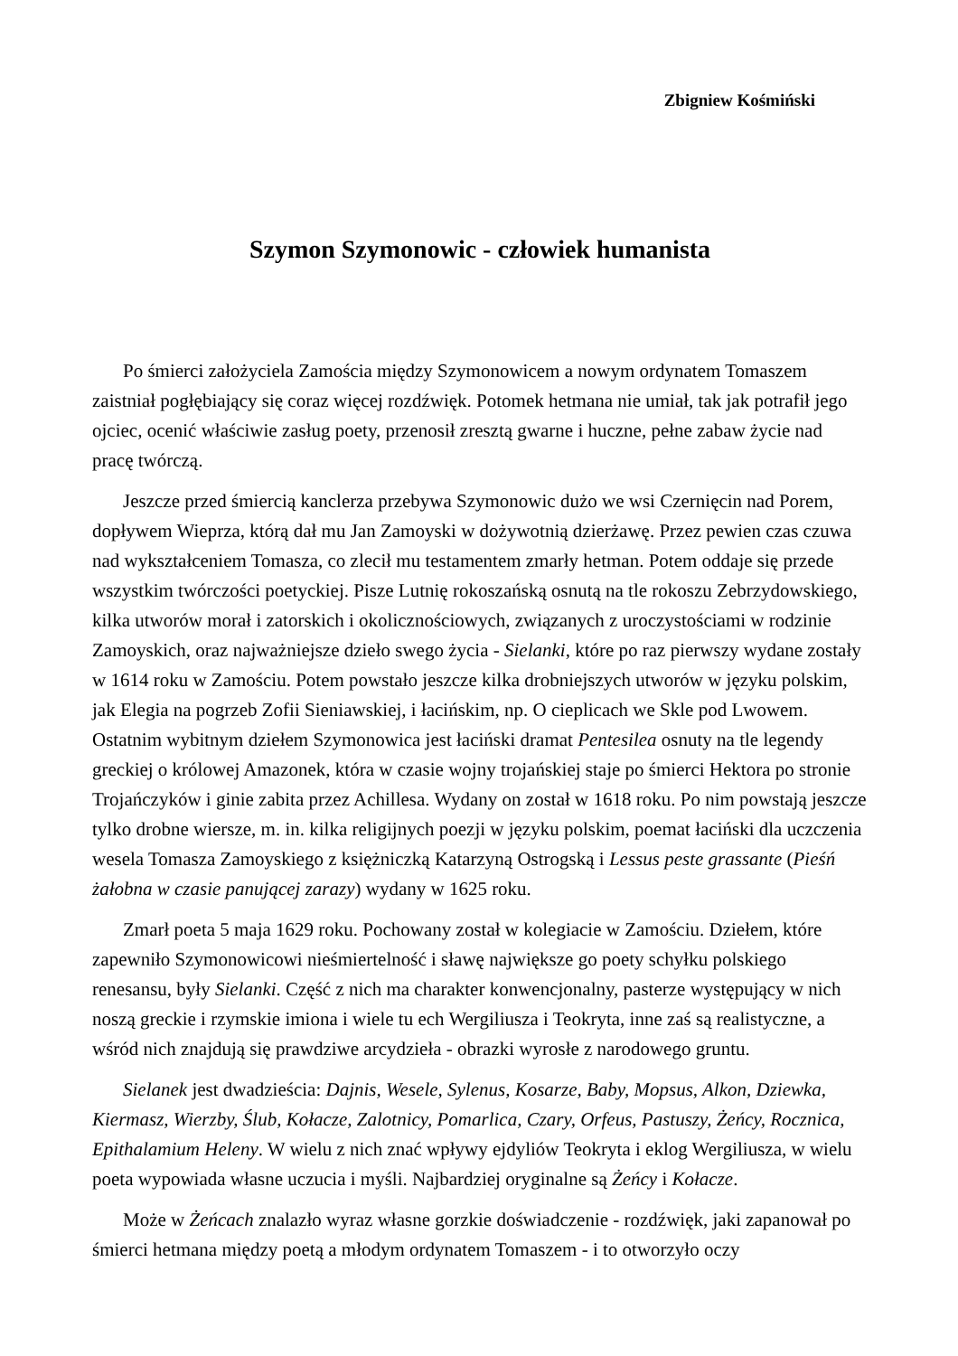Zbigniew Kośmiński
Szymon Szymonowic - człowiek humanista
Po śmierci założyciela Zamościa między Szymonowicem a nowym ordynatem Tomaszem zaistniał pogłębiający się coraz więcej rozdźwięk. Potomek hetmana nie umiał, tak jak potrafił jego ojciec, ocenić właściwie zasług poety, przenosił zresztą gwarne i huczne, pełne zabaw życie nad pracę twórczą.
Jeszcze przed śmiercią kanclerza przebywa Szymonowic dużo we wsi Czernięcin nad Porem, dopływem Wieprza, którą dał mu Jan Zamoyski w dożywotnią dzierżawę. Przez pewien czas czuwa nad wykształceniem Tomasza, co zlecił mu testamentem zmarły hetman. Potem oddaje się przede wszystkim twórczości poetyckiej. Pisze Lutnię rokoszańską osnutą na tle rokoszu Zebrzydowskiego, kilka utworów morał i zatorskich i okolicznościowych, związanych z uroczystościami w rodzinie Zamoyskich, oraz najważniejsze dzieło swego życia - Sielanki, które po raz pierwszy wydane zostały w 1614 roku w Zamościu. Potem powstało jeszcze kilka drobniejszych utworów w języku polskim, jak Elegia na pogrzeb Zofii Sieniawskiej, i łacińskim, np. O cieplicach we Skle pod Lwowem. Ostatnim wybitnym dziełem Szymonowica jest łaciński dramat Pentesilea osnuty na tle legendy greckiej o królowej Amazonek, która w czasie wojny trojańskiej staje po śmierci Hektora po stronie Trojańczyków i ginie zabita przez Achillesa. Wydany on został w 1618 roku. Po nim powstają jeszcze tylko drobne wiersze, m. in. kilka religijnych poezji w języku polskim, poemat łaciński dla uczczenia wesela Tomasza Zamoyskiego z księżniczką Katarzyną Ostrogską i Lessus peste grassante (Pieśń żałobna w czasie panującej zarazy) wydany w 1625 roku.
Zmarł poeta 5 maja 1629 roku. Pochowany został w kolegiacie w Zamościu. Dziełem, które zapewniło Szymonowicowi nieśmiertelność i sławę największe go poety schyłku polskiego renesansu, były Sielanki. Część z nich ma charakter konwencjonalny, pasterze występujący w nich noszą greckie i rzymskie imiona i wiele tu ech Wergiliusza i Teokryta, inne zaś są realistyczne, a wśród nich znajdują się prawdziwe arcydzieła - obrazki wyrosłe z narodowego gruntu.
Sielanek jest dwadzieścia: Dajnis, Wesele, Sylenus, Kosarze, Baby, Mopsus, Alkon, Dziewka, Kiermasz, Wierzby, Ślub, Kołacze, Zalotnicy, Pomarlica, Czary, Orfeus, Pastuszy, Żeńcy, Rocznica, Epithalamium Heleny. W wielu z nich znać wpływy ejdyliów Teokryta i eklog Wergiliusza, w wielu poeta wypowiada własne uczucia i myśli. Najbardziej oryginalne są Żeńcy i Kołacze.
Może w Żeńcach znalazło wyraz własne gorzkie doświadczenie - rozdźwięk, jaki zapanował po śmierci hetmana między poetą a młodym ordynatem Tomaszem - i to otworzyło oczy